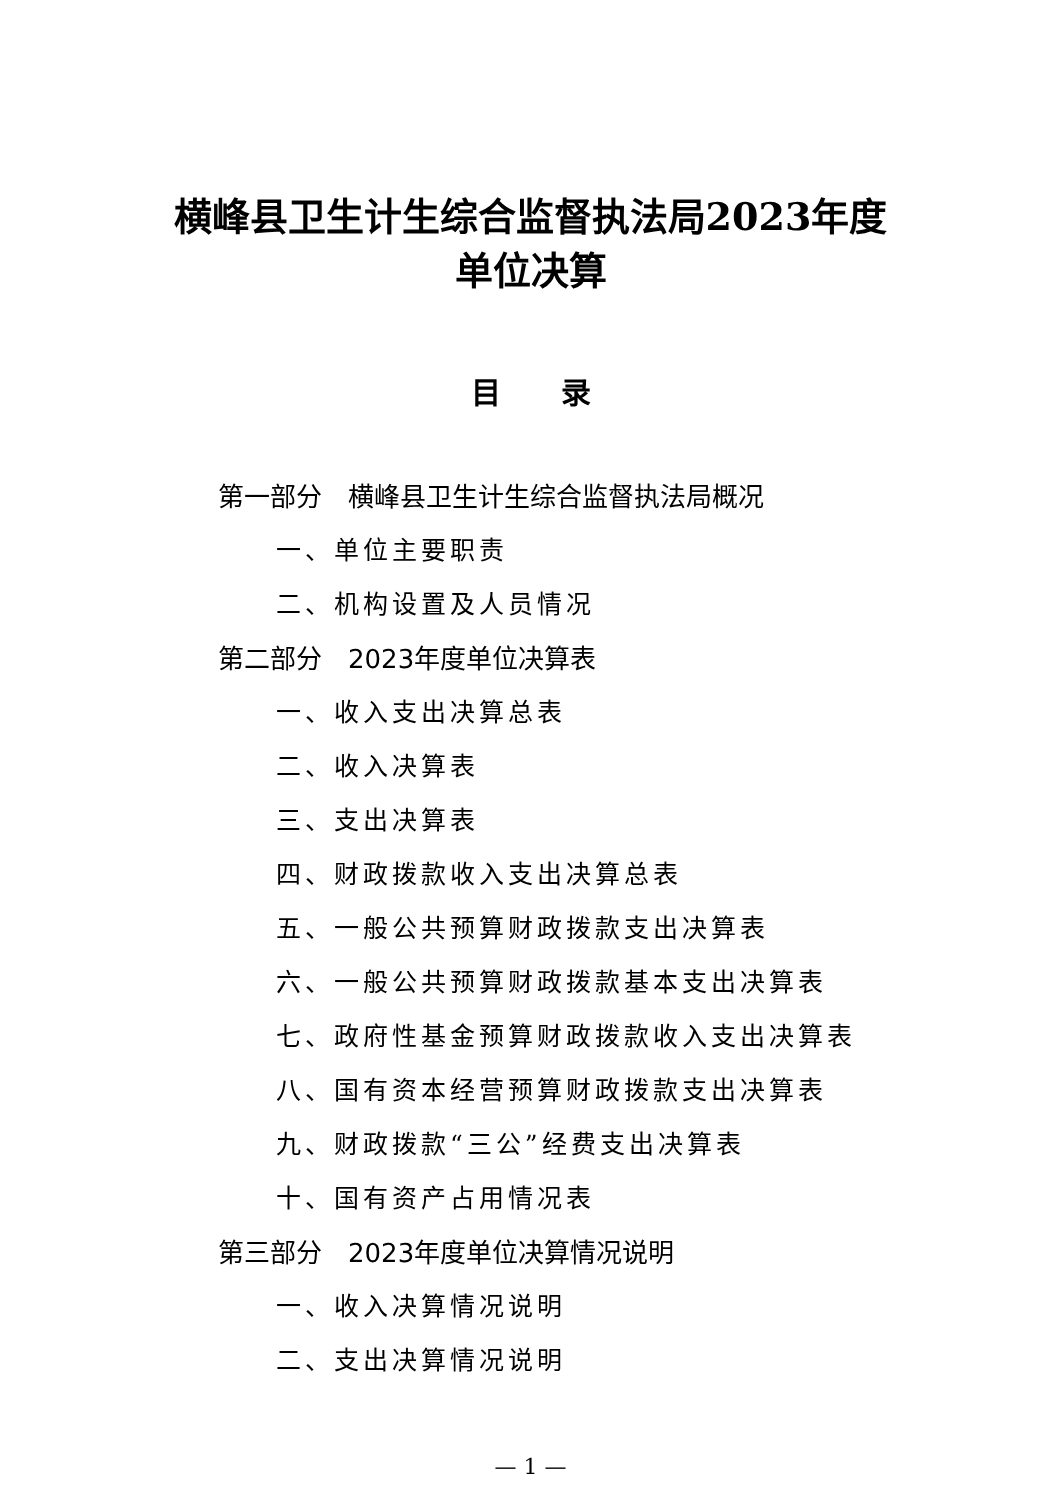横峰县卫生计生综合监督执法局2023年度
单位决算
目录
第一部分　横峰县卫生计生综合监督执法局概况
一、单位主要职责
二、机构设置及人员情况
第二部分　2023年度单位决算表
一、收入支出决算总表
二、收入决算表
三、支出决算表
四、财政拨款收入支出决算总表
五、一般公共预算财政拨款支出决算表
六、一般公共预算财政拨款基本支出决算表
七、政府性基金预算财政拨款收入支出决算表
八、国有资本经营预算财政拨款支出决算表
九、财政拨款“三公”经费支出决算表
十、国有资产占用情况表
第三部分　2023年度单位决算情况说明
一、收入决算情况说明
二、支出决算情况说明
— 1 —